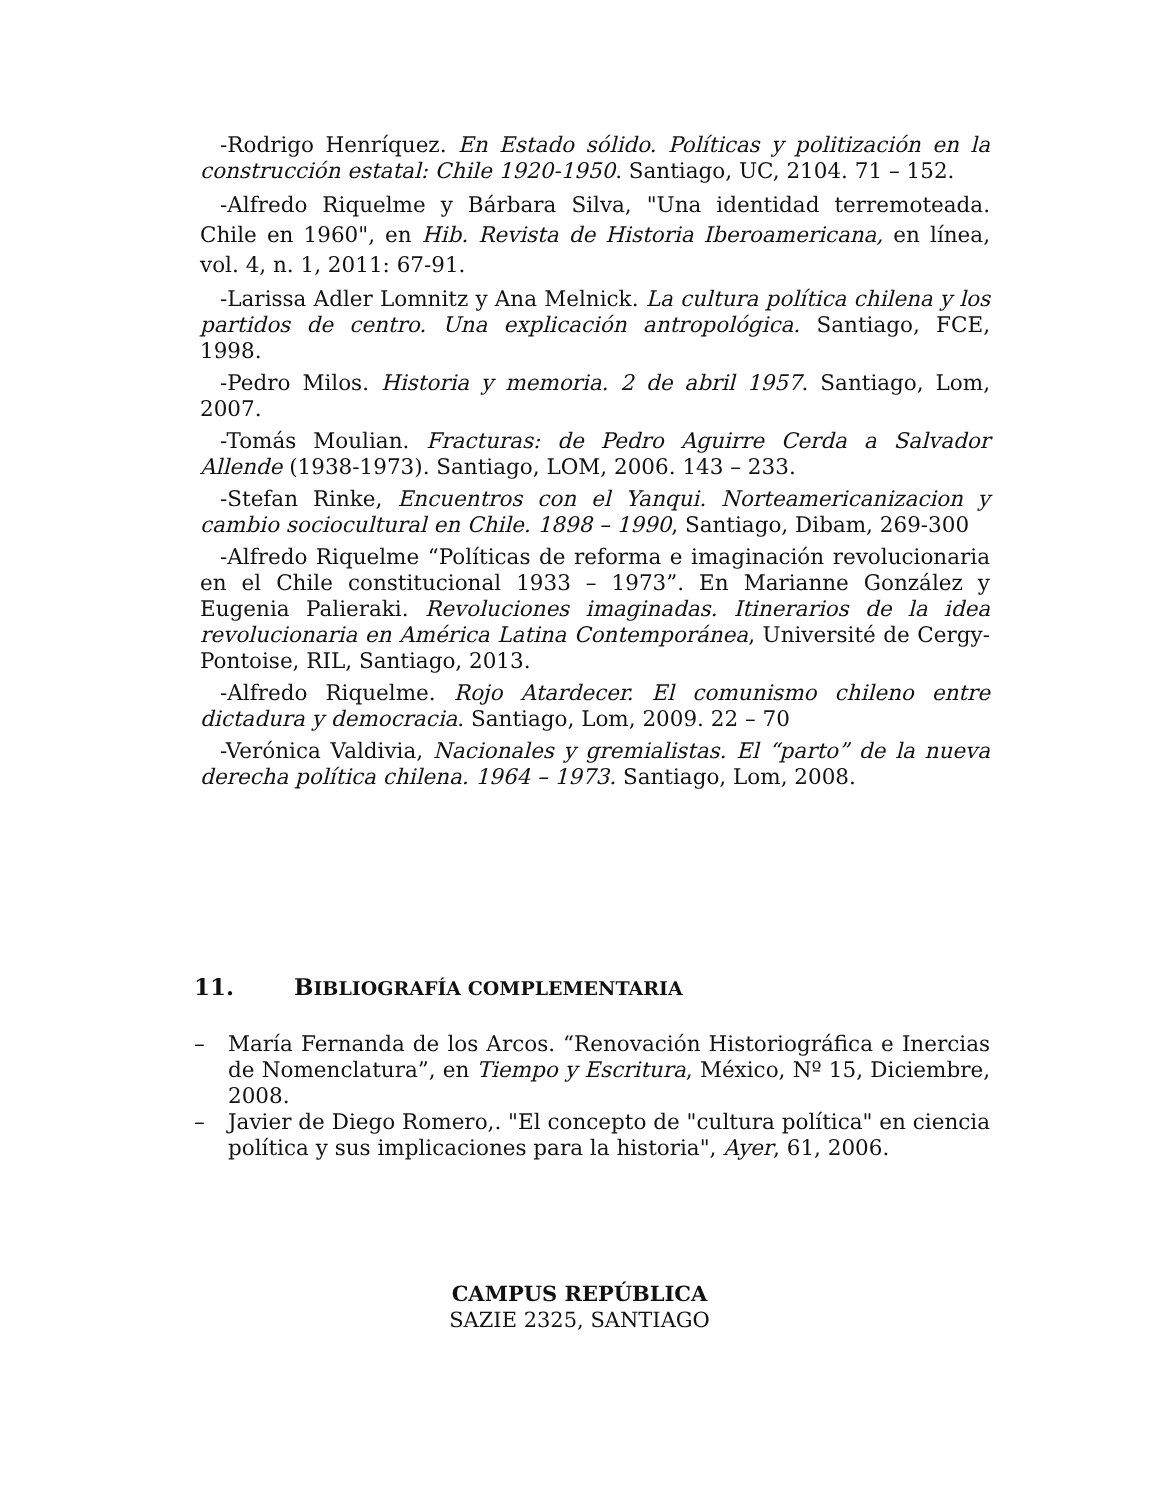-Rodrigo Henríquez. En Estado sólido. Políticas y politización en la construcción estatal: Chile 1920-1950. Santiago, UC, 2104. 71 – 152.
-Alfredo Riquelme y Bárbara Silva, "Una identidad terremoteada. Chile en 1960", en Hib. Revista de Historia Iberoamericana, en línea, vol. 4, n. 1, 2011: 67-91.
-Larissa Adler Lomnitz y Ana Melnick. La cultura política chilena y los partidos de centro. Una explicación antropológica. Santiago, FCE, 1998.
-Pedro Milos. Historia y memoria. 2 de abril 1957. Santiago, Lom, 2007.
-Tomás Moulian. Fracturas: de Pedro Aguirre Cerda a Salvador Allende (1938-1973). Santiago, LOM, 2006. 143 – 233.
-Stefan Rinke, Encuentros con el Yanqui. Norteamericanizacion y cambio sociocultural en Chile. 1898 – 1990, Santiago, Dibam, 269-300
-Alfredo Riquelme “Políticas de reforma e imaginación revolucionaria en el Chile constitucional 1933 – 1973”. En Marianne González y Eugenia Palieraki. Revoluciones imaginadas. Itinerarios de la idea revolucionaria en América Latina Contemporánea, Université de Cergy-Pontoise, RIL, Santiago, 2013.
-Alfredo Riquelme. Rojo Atardecer. El comunismo chileno entre dictadura y democracia. Santiago, Lom, 2009. 22 – 70
-Verónica Valdivia, Nacionales y gremialistas. El “parto” de la nueva derecha política chilena. 1964 – 1973. Santiago, Lom, 2008.
11. BIBLIOGRAFÍA COMPLEMENTARIA
– María Fernanda de los Arcos. “Renovación Historiográfica e Inercias de Nomenclatura”, en Tiempo y Escritura, México, Nº 15, Diciembre, 2008.
– Javier de Diego Romero,. "El concepto de "cultura política" en ciencia política y sus implicaciones para la historia", Ayer, 61, 2006.
CAMPUS REPÚBLICA
SAZIE 2325, SANTIAGO